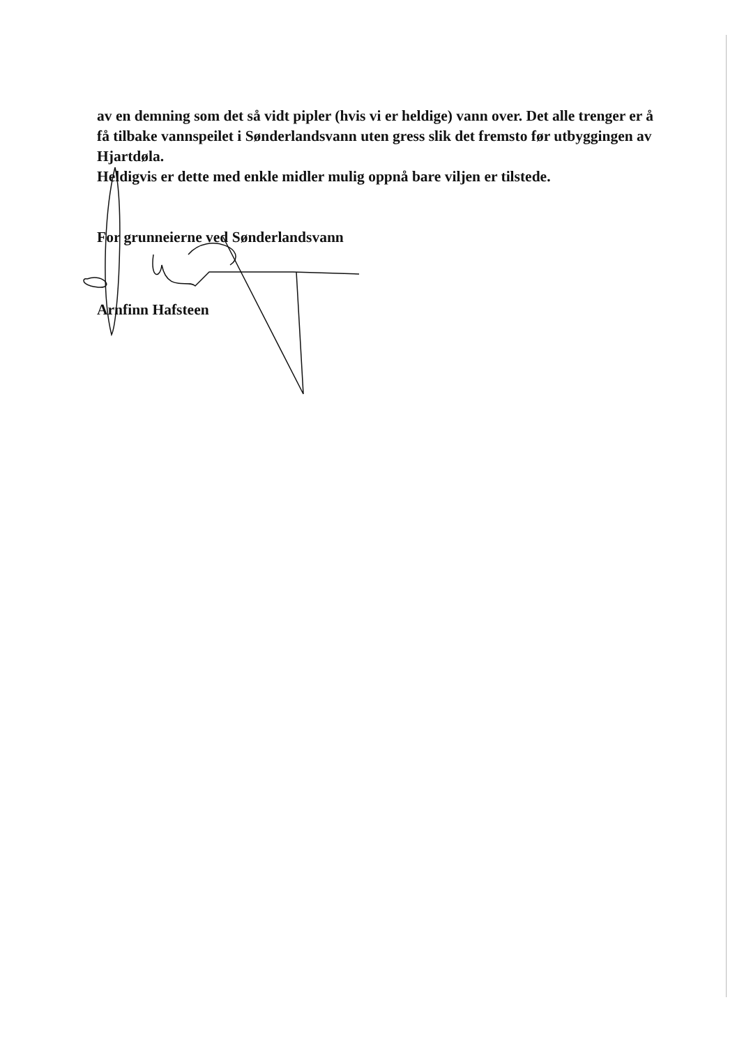av en demning som det så vidt pipler (hvis vi er heldige) vann over. Det alle trenger er å få tilbake vannspeilet i Sønderlandsvann uten gress slik det fremsto før utbyggingen av Hjartdøla.
Heldigvis er dette med enkle midler mulig oppnå bare viljen er tilstede.
For grunneierne ved Sønderlandsvann
Arnfinn Hafsteen